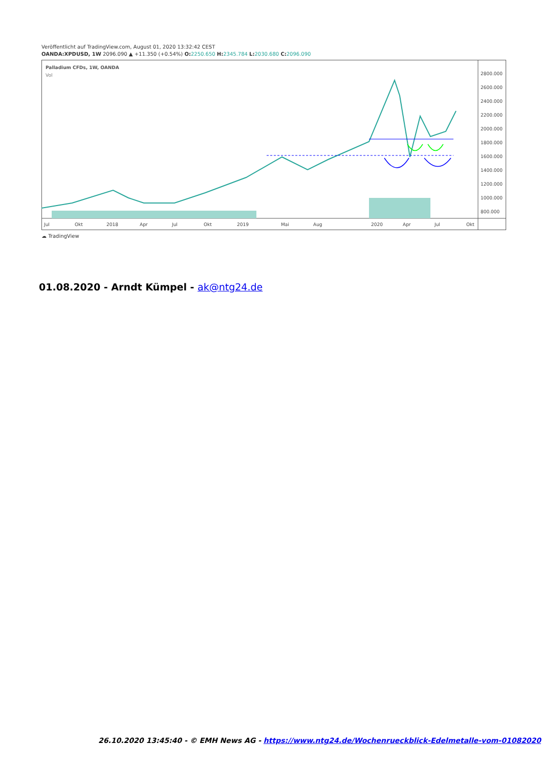Veröffentlicht auf TradingView.com, August 01, 2020 13:32:42 CEST
OANDA:XPDUSD, 1W 2096.090 ▲ +11.350 (+0.54%) O: 2250.650 H: 2345.784 L: 2030.680 C: 2096.090
Palladium CFDs, 1W, OANDA
Vol
2800.000
2600.000
2400.000
2200.000
2000.000
1800.000
1600.000
1400.000
1200.000
1000.000
800.000
Jul
Okt
2018
Apr
Jul
Okt
2019
Mai
Aug
2020
Apr
Jul
Okt
☁ TradingView
01.08.2020 - Arndt Kümpel - ak@ntg24.de
26.10.2020 13:45:40 - © EMH News AG - https://www.ntg24.de/Wochenrueckblick-Edelmetalle-vom-01082020